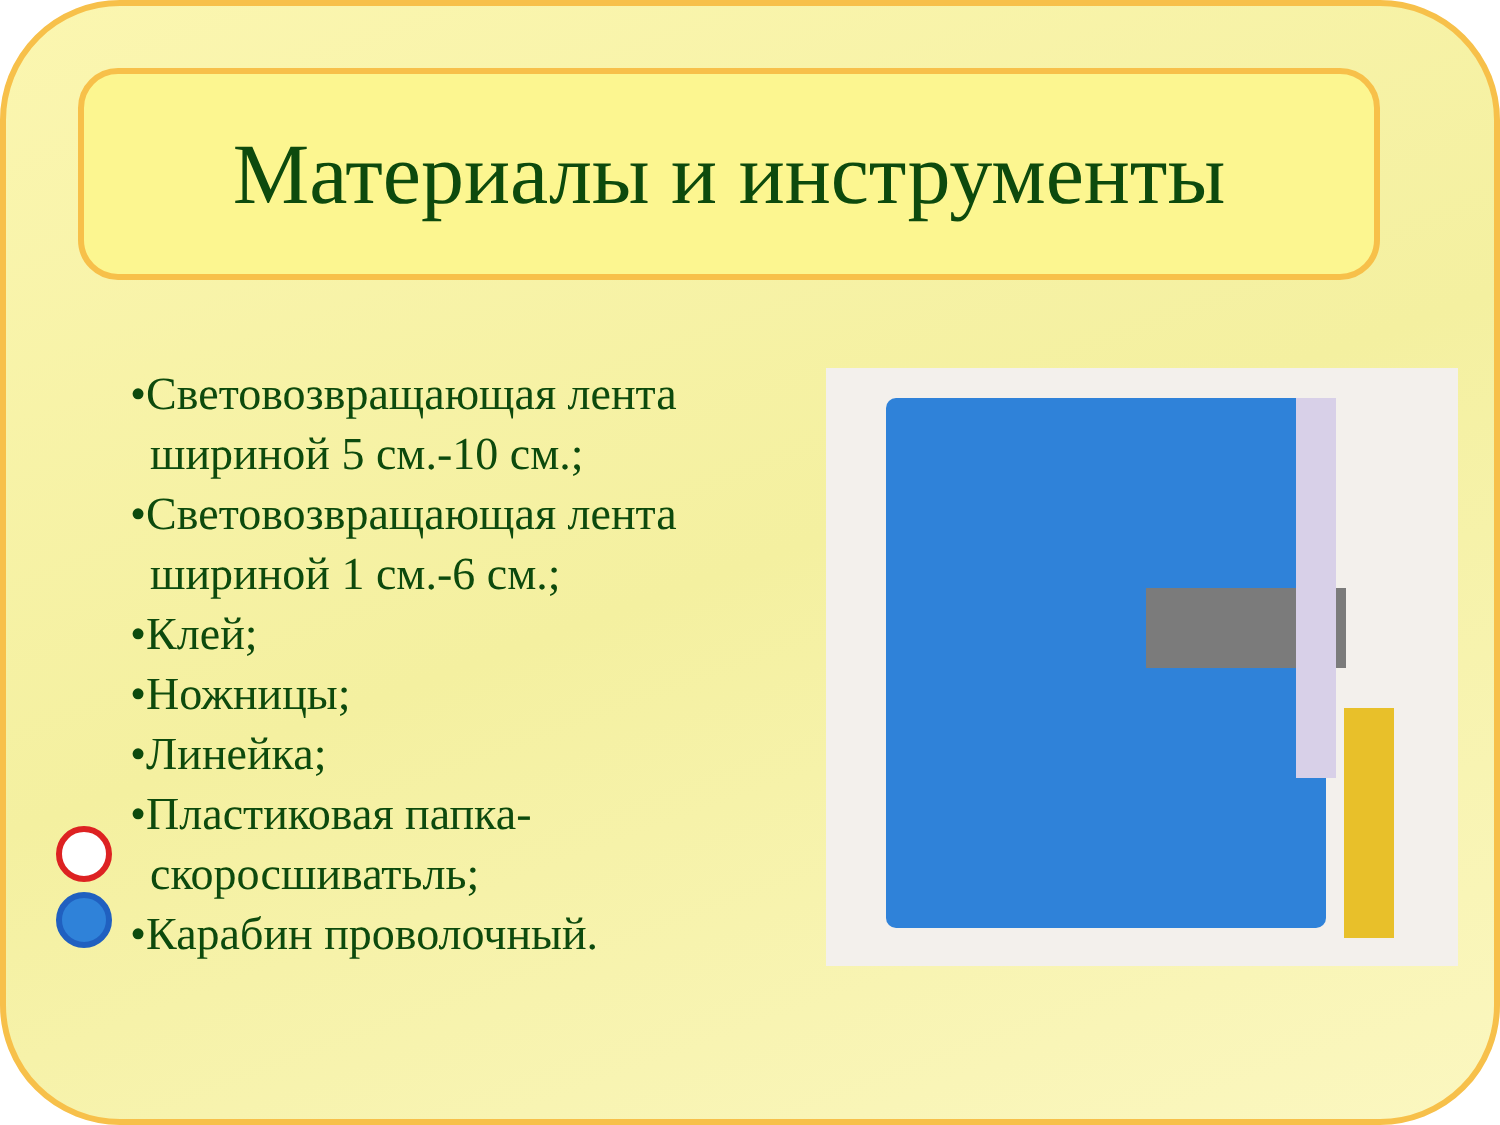Материалы и инструменты
•Световозвращающая лента шириной 5 см.-10 см.;
•Световозвращающая лента шириной 1 см.-6 см.;
•Клей;
•Ножницы;
•Линейка;
•Пластиковая папка-скоросшиватьль;
•Карабин проволочный.